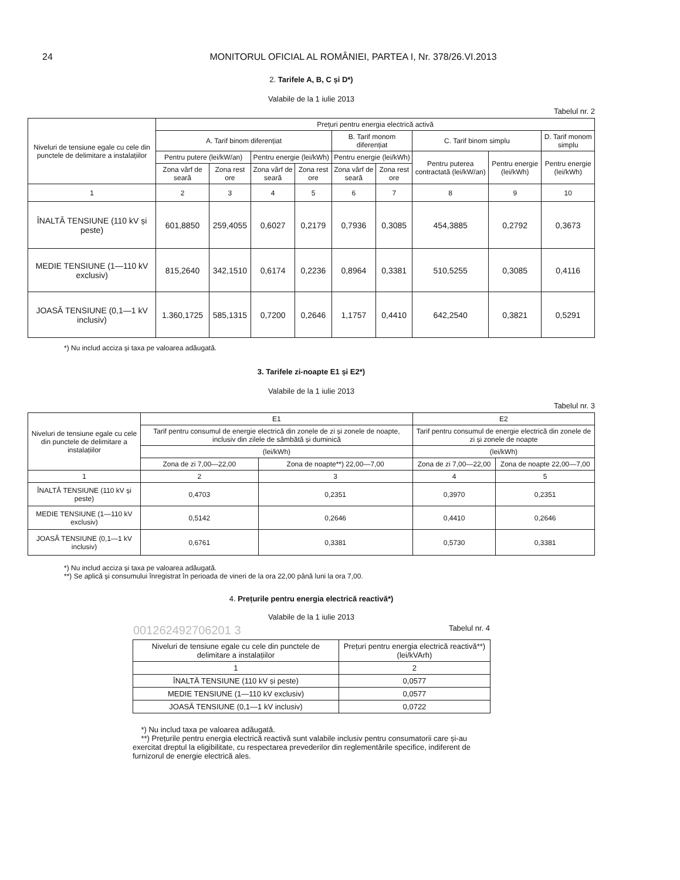24 MONITORUL OFICIAL AL ROMÂNIEI, PARTEA I, Nr. 378/26.VI.2013
2. Tarifele A, B, C și D*)
Valabile de la 1 iulie 2013
Tabelul nr. 2
| Niveluri de tensiune egale cu cele din punctele de delimitare a instalațiilor | Prețuri pentru energia electrică activă | | | | | | | | |
| --- | --- | --- | --- | --- | --- | --- | --- | --- | --- |
| | A. Tarif binom diferențiat | | | | B. Tarif monom diferențiat | | C. Tarif binom simplu | | D. Tarif monom simplu |
| | Pentru putere (lei/kW/an) | | Pentru energie (lei/kWh) | | Pentru energie (lei/kWh) | | Pentru puterea contractată (lei/kW/an) | Pentru energie (lei/kWh) | Pentru energie (lei/kWh) |
| | Zona vârf de seară | Zona rest ore | Zona vârf de seară | Zona rest ore | Zona vârf de seară | Zona rest ore | | | |
| 1 | 2 | 3 | 4 | 5 | 6 | 7 | 8 | 9 | 10 |
| ÎNALTĂ TENSIUNE (110 kV și peste) | 601,8850 | 259,4055 | 0,6027 | 0,2179 | 0,7936 | 0,3085 | 454,3885 | 0,2792 | 0,3673 |
| MEDIE TENSIUNE (1—110 kV exclusiv) | 815,2640 | 342,1510 | 0,6174 | 0,2236 | 0,8964 | 0,3381 | 510,5255 | 0,3085 | 0,4116 |
| JOASĂ TENSIUNE (0,1—1 kV inclusiv) | 1.360,1725 | 585,1315 | 0,7200 | 0,2646 | 1,1757 | 0,4410 | 642,2540 | 0,3821 | 0,5291 |
*) Nu includ acciza și taxa pe valoarea adăugată.
3. Tarifele zi-noapte E1 și E2*)
Valabile de la 1 iulie 2013
Tabelul nr. 3
| Niveluri de tensiune egale cu cele din punctele de delimitare a instalațiilor | E1 | | E2 | |
| --- | --- | --- | --- | --- |
| | Tarif pentru consumul de energie electrică din zonele de zi și zonele de noapte, inclusiv din zilele de sâmbătă și duminică | | Tarif pentru consumul de energie electrică din zonele de zi și zonele de noapte | |
| | (lei/kWh) | | (lei/kWh) | |
| | Zona de zi 7,00—22,00 | Zona de noapte**) 22,00—7,00 | Zona de zi 7,00—22,00 | Zona de noapte 22,00—7,00 |
| 1 | 2 | 3 | 4 | 5 |
| ÎNALTĂ TENSIUNE (110 kV și peste) | 0,4703 | 0,2351 | 0,3970 | 0,2351 |
| MEDIE TENSIUNE (1—110 kV exclusiv) | 0,5142 | 0,2646 | 0,4410 | 0,2646 |
| JOASĂ TENSIUNE (0,1—1 kV inclusiv) | 0,6761 | 0,3381 | 0,5730 | 0,3381 |
*) Nu includ acciza și taxa pe valoarea adăugată.
**) Se aplică și consumului înregistrat în perioada de vineri de la ora 22,00 până luni la ora 7,00.
4. Prețurile pentru energia electrică reactivă*)
Valabile de la 1 iulie 2013
001262492706201 3 Tabelul nr. 4
| Niveluri de tensiune egale cu cele din punctele de delimitare a instalațiilor | Prețuri pentru energia electrică reactivă**) (lei/kVArh) |
| --- | --- |
| 1 | 2 |
| ÎNALTĂ TENSIUNE (110 kV și peste) | 0,0577 |
| MEDIE TENSIUNE (1—110 kV exclusiv) | 0,0577 |
| JOASĂ TENSIUNE (0,1—1 kV inclusiv) | 0,0722 |
*) Nu includ taxa pe valoarea adăugată.
**) Prețurile pentru energia electrică reactivă sunt valabile inclusiv pentru consumatorii care și-au exercitat dreptul la eligibilitate, cu respectarea prevederilor din reglementările specifice, indiferent de furnizorul de energie electrică ales.